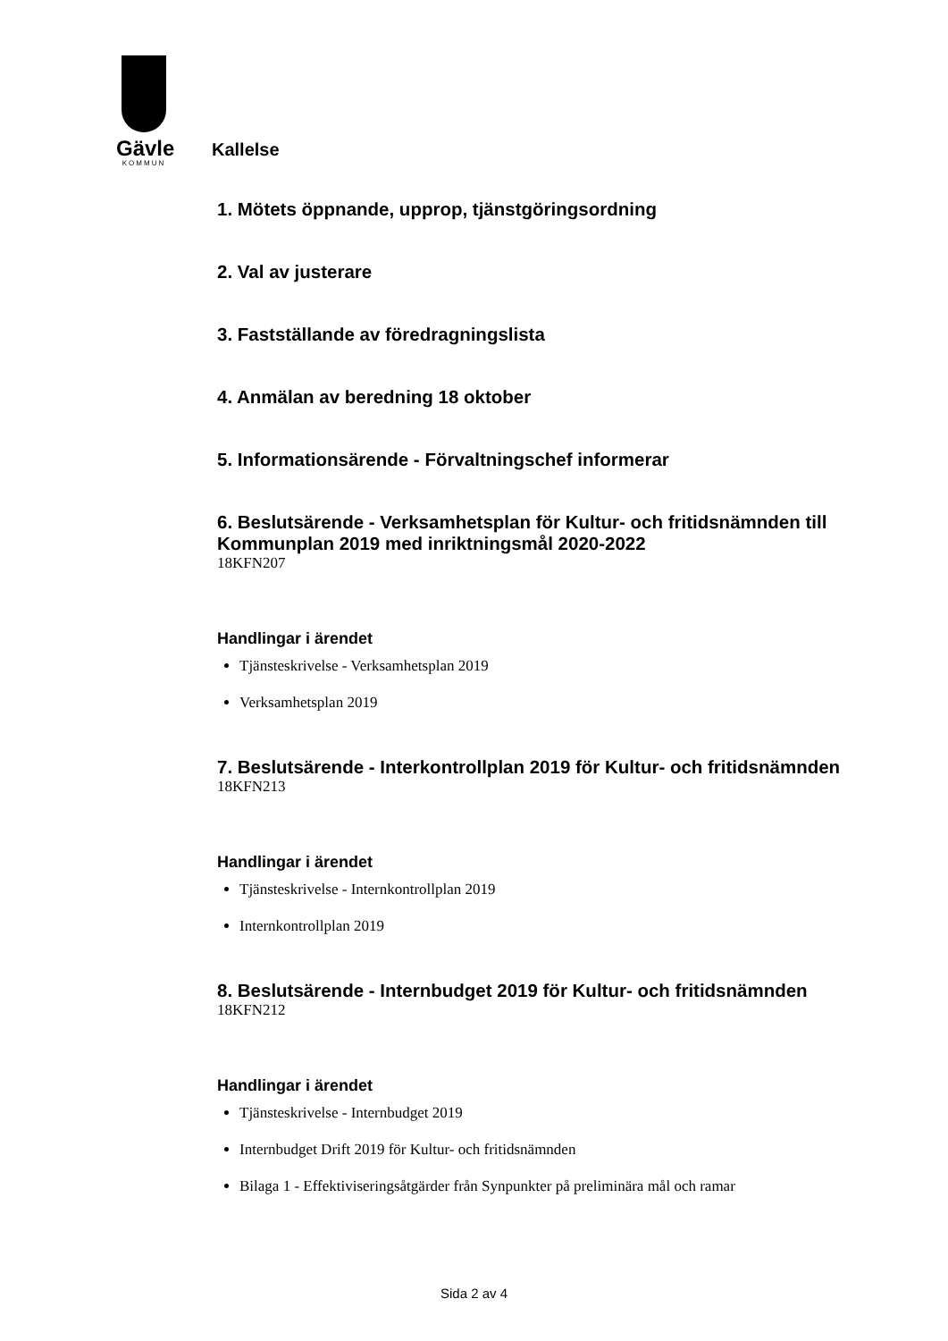Gävle
KOMMUN
Kallelse
1. Mötets öppnande, upprop, tjänstgöringsordning
2. Val av justerare
3. Fastställande av föredragningslista
4. Anmälan av beredning 18 oktober
5. Informationsärende - Förvaltningschef informerar
6. Beslutsärende - Verksamhetsplan för Kultur- och fritidsnämnden till Kommunplan 2019 med inriktningsmål 2020-2022
18KFN207
Handlingar i ärendet
Tjänsteskrivelse - Verksamhetsplan 2019
Verksamhetsplan 2019
7. Beslutsärende - Interkontrollplan 2019 för Kultur- och fritidsnämnden
18KFN213
Handlingar i ärendet
Tjänsteskrivelse - Internkontrollplan 2019
Internkontrollplan 2019
8. Beslutsärende - Internbudget 2019 för Kultur- och fritidsnämnden
18KFN212
Handlingar i ärendet
Tjänsteskrivelse - Internbudget 2019
Internbudget Drift 2019 för Kultur- och fritidsnämnden
Bilaga 1 - Effektiviseringsåtgärder från Synpunkter på preliminära mål och ramar
Sida 2 av 4